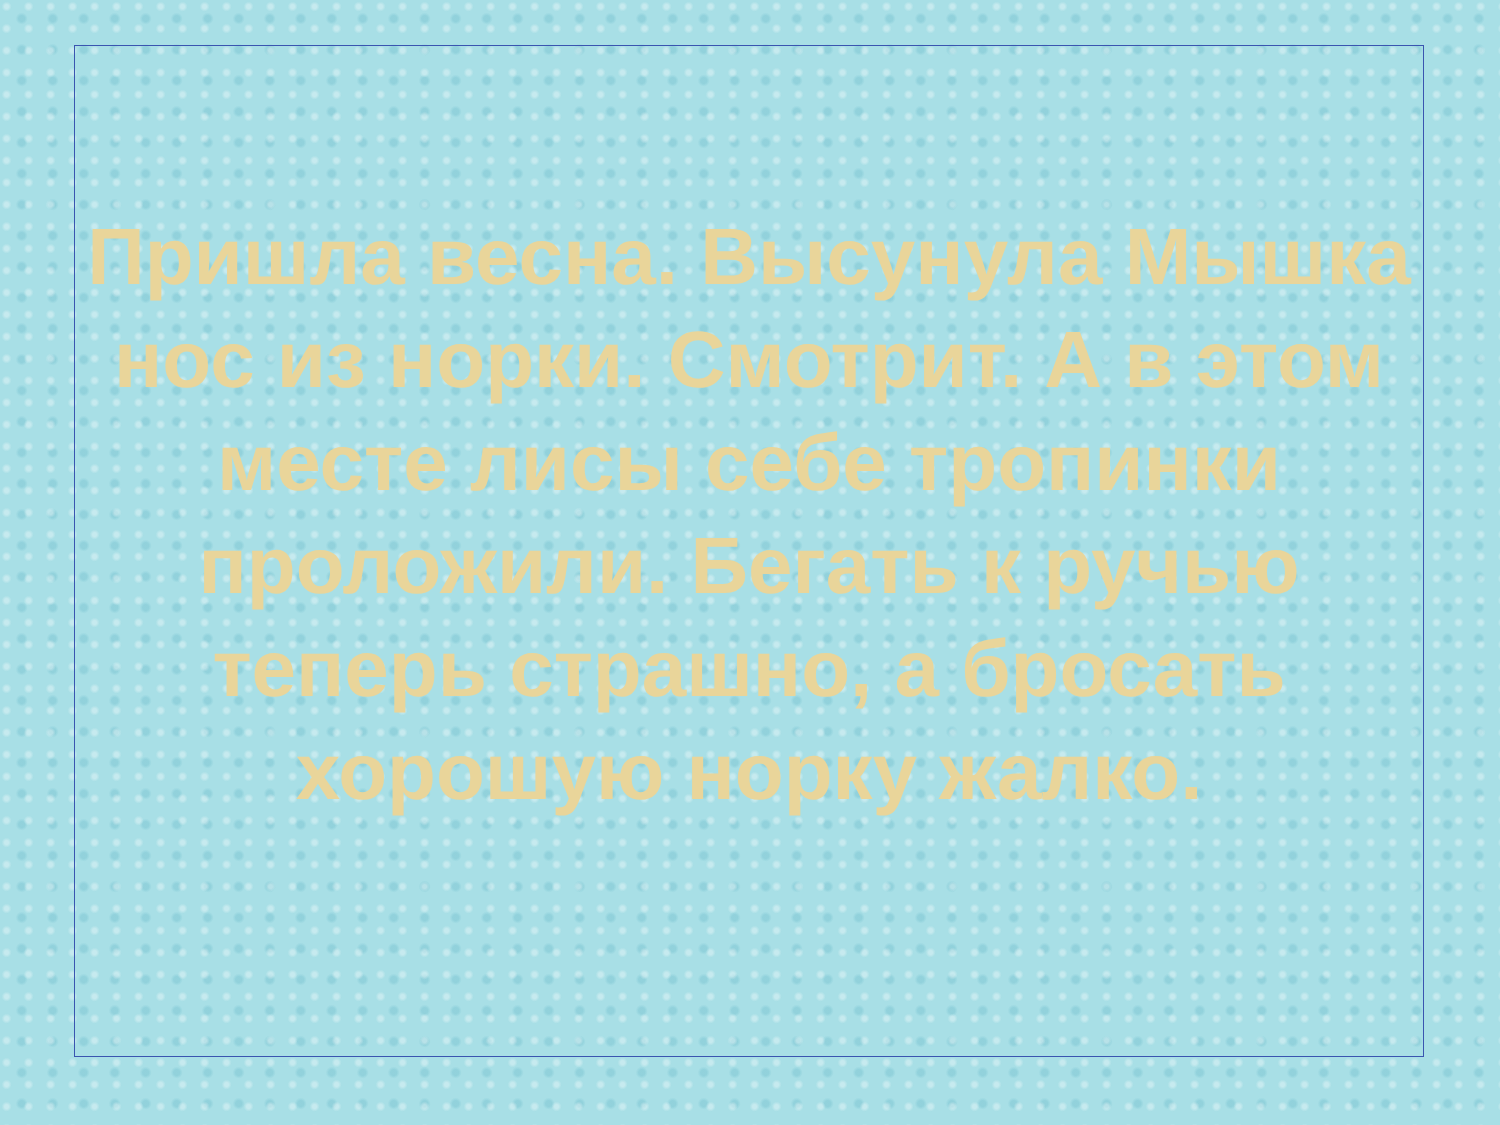Пришла весна. Высунула Мышка нос из норки. Смотрит. А в этом месте лисы себе тропинки проложили. Бегать к ручью теперь страшно, а бросать хорошую норку жалко.